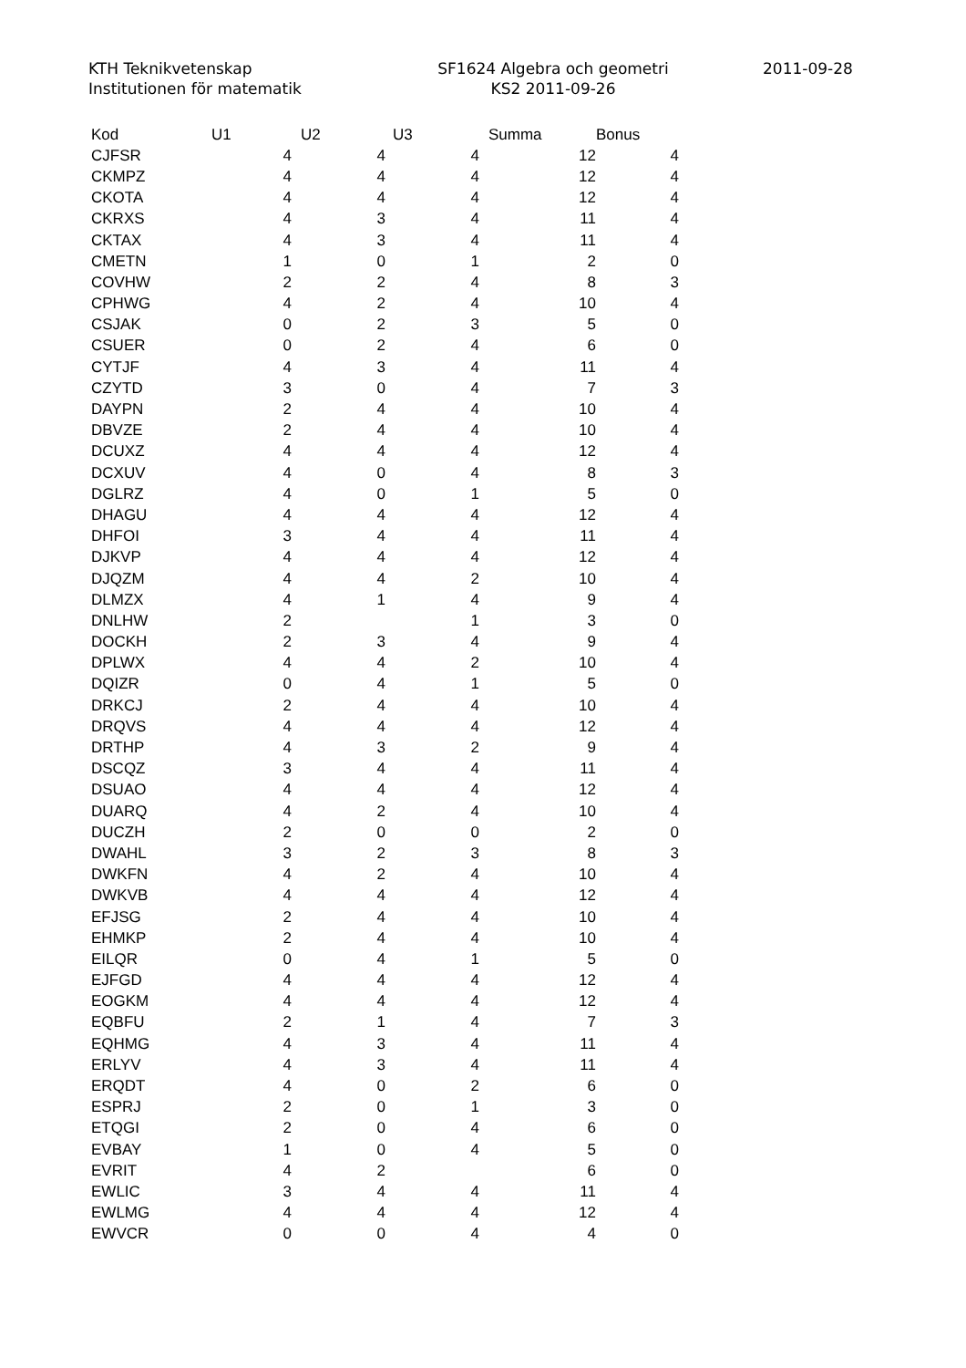KTH Teknikvetenskap
Institutionen för matematik
SF1624 Algebra och geometri
KS2 2011-09-26
2011-09-28
| Kod | U1 | U2 | U3 | Summa | Bonus |
| --- | --- | --- | --- | --- | --- |
| CJFSR | 4 | 4 | 4 | 12 | 4 |
| CKMPZ | 4 | 4 | 4 | 12 | 4 |
| CKOTA | 4 | 4 | 4 | 12 | 4 |
| CKRXS | 4 | 3 | 4 | 11 | 4 |
| CKTAX | 4 | 3 | 4 | 11 | 4 |
| CMETN | 1 | 0 | 1 | 2 | 0 |
| COVHW | 2 | 2 | 4 | 8 | 3 |
| CPHWG | 4 | 2 | 4 | 10 | 4 |
| CSJAK | 0 | 2 | 3 | 5 | 0 |
| CSUER | 0 | 2 | 4 | 6 | 0 |
| CYTJF | 4 | 3 | 4 | 11 | 4 |
| CZYTD | 3 | 0 | 4 | 7 | 3 |
| DAYPN | 2 | 4 | 4 | 10 | 4 |
| DBVZE | 2 | 4 | 4 | 10 | 4 |
| DCUXZ | 4 | 4 | 4 | 12 | 4 |
| DCXUV | 4 | 0 | 4 | 8 | 3 |
| DGLRZ | 4 | 0 | 1 | 5 | 0 |
| DHAGU | 4 | 4 | 4 | 12 | 4 |
| DHFOI | 3 | 4 | 4 | 11 | 4 |
| DJKVP | 4 | 4 | 4 | 12 | 4 |
| DJQZM | 4 | 4 | 2 | 10 | 4 |
| DLMZX | 4 | 1 | 4 | 9 | 4 |
| DNLHW | 2 | | 1 | 3 | 0 |
| DOCKH | 2 | 3 | 4 | 9 | 4 |
| DPLWX | 4 | 4 | 2 | 10 | 4 |
| DQIZR | 0 | 4 | 1 | 5 | 0 |
| DRKCJ | 2 | 4 | 4 | 10 | 4 |
| DRQVS | 4 | 4 | 4 | 12 | 4 |
| DRTHP | 4 | 3 | 2 | 9 | 4 |
| DSCQZ | 3 | 4 | 4 | 11 | 4 |
| DSUAO | 4 | 4 | 4 | 12 | 4 |
| DUARQ | 4 | 2 | 4 | 10 | 4 |
| DUCZH | 2 | 0 | 0 | 2 | 0 |
| DWAHL | 3 | 2 | 3 | 8 | 3 |
| DWKFN | 4 | 2 | 4 | 10 | 4 |
| DWKVB | 4 | 4 | 4 | 12 | 4 |
| EFJSG | 2 | 4 | 4 | 10 | 4 |
| EHMKP | 2 | 4 | 4 | 10 | 4 |
| EILQR | 0 | 4 | 1 | 5 | 0 |
| EJFGD | 4 | 4 | 4 | 12 | 4 |
| EOGKM | 4 | 4 | 4 | 12 | 4 |
| EQBFU | 2 | 1 | 4 | 7 | 3 |
| EQHMG | 4 | 3 | 4 | 11 | 4 |
| ERLYV | 4 | 3 | 4 | 11 | 4 |
| ERQDT | 4 | 0 | 2 | 6 | 0 |
| ESPRJ | 2 | 0 | 1 | 3 | 0 |
| ETQGI | 2 | 0 | 4 | 6 | 0 |
| EVBAY | 1 | 0 | 4 | 5 | 0 |
| EVRIT | 4 | 2 | | 6 | 0 |
| EWLIC | 3 | 4 | 4 | 11 | 4 |
| EWLMG | 4 | 4 | 4 | 12 | 4 |
| EWVCR | 0 | 0 | 4 | 4 | 0 |